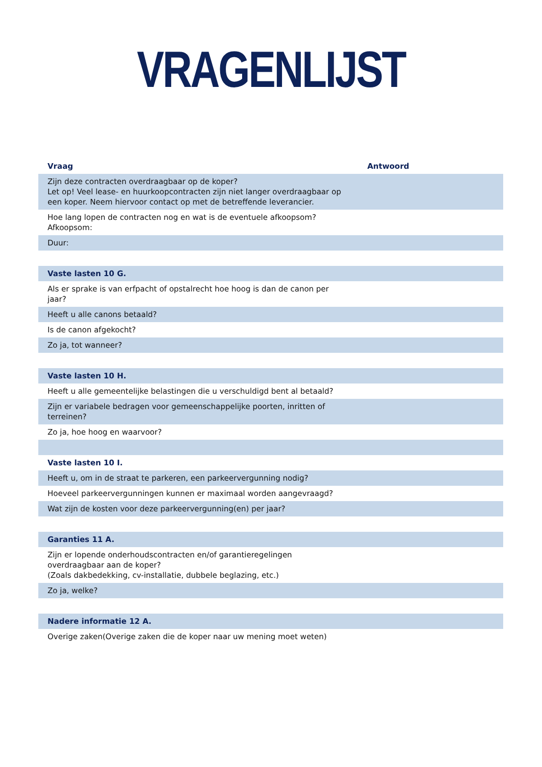VRAGENLIJST
| Vraag | Antwoord |
| --- | --- |
| Zijn deze contracten overdraagbaar op de koper? Let op! Veel lease- en huurkoopcontracten zijn niet langer overdraagbaar op een koper. Neem hiervoor contact op met de betreffende leverancier. | |
| Hoe lang lopen de contracten nog en wat is de eventuele afkoopsom? Afkoopsom: | |
| Duur: | |
| Vaste lasten 10 G. | |
| Als er sprake is van erfpacht of opstalrecht hoe hoog is dan de canon per jaar? | |
| Heeft u alle canons betaald? | |
| Is de canon afgekocht? | |
| Zo ja, tot wanneer? | |
| Vaste lasten 10 H. | |
| Heeft u alle gemeentelijke belastingen die u verschuldigd bent al betaald? | |
| Zijn er variabele bedragen voor gemeenschappelijke poorten, inritten of terreinen? | |
| Zo ja, hoe hoog en waarvoor? | |
| Vaste lasten 10 I. | |
| Heeft u, om in de straat te parkeren, een parkeervergunning nodig? | |
| Hoeveel parkeervergunningen kunnen er maximaal worden aangevraagd? | |
| Wat zijn de kosten voor deze parkeervergunning(en) per jaar? | |
| Garanties 11 A. | |
| Zijn er lopende onderhoudscontracten en/of garantieregelingen overdraagbaar aan de koper? (Zoals dakbedekking, cv-installatie, dubbele beglazing, etc.) | |
| Zo ja, welke? | |
| Nadere informatie 12 A. | |
| Overige zaken(Overige zaken die de koper naar uw mening moet weten) | |